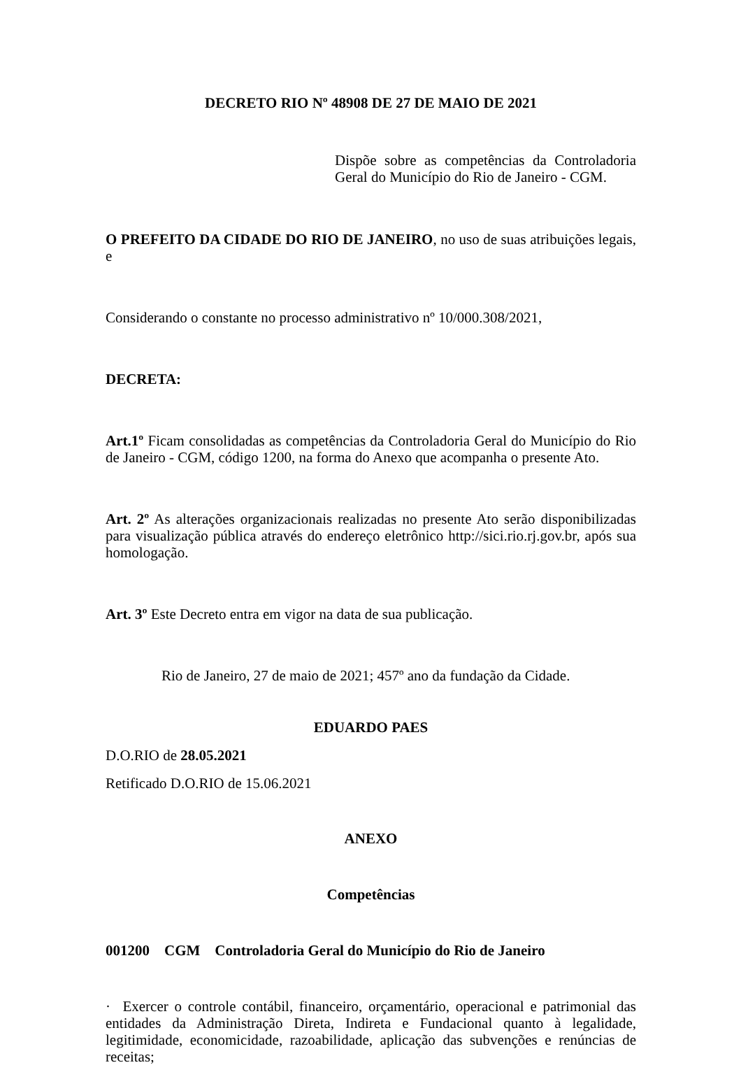DECRETO RIO Nº 48908 DE 27 DE MAIO DE 2021
Dispõe sobre as competências da Controladoria Geral do Município do Rio de Janeiro - CGM.
O PREFEITO DA CIDADE DO RIO DE JANEIRO, no uso de suas atribuições legais, e
Considerando o constante no processo administrativo nº 10/000.308/2021,
DECRETA:
Art.1º Ficam consolidadas as competências da Controladoria Geral do Município do Rio de Janeiro - CGM, código 1200, na forma do Anexo que acompanha o presente Ato.
Art. 2º As alterações organizacionais realizadas no presente Ato serão disponibilizadas para visualização pública através do endereço eletrônico http://sici.rio.rj.gov.br, após sua homologação.
Art. 3º Este Decreto entra em vigor na data de sua publicação.
Rio de Janeiro, 27 de maio de 2021; 457º ano da fundação da Cidade.
EDUARDO PAES
D.O.RIO de 28.05.2021
Retificado D.O.RIO de 15.06.2021
ANEXO
Competências
001200 CGM Controladoria Geral do Município do Rio de Janeiro
· Exercer o controle contábil, financeiro, orçamentário, operacional e patrimonial das entidades da Administração Direta, Indireta e Fundacional quanto à legalidade, legitimidade, economicidade, razoabilidade, aplicação das subvenções e renúncias de receitas;